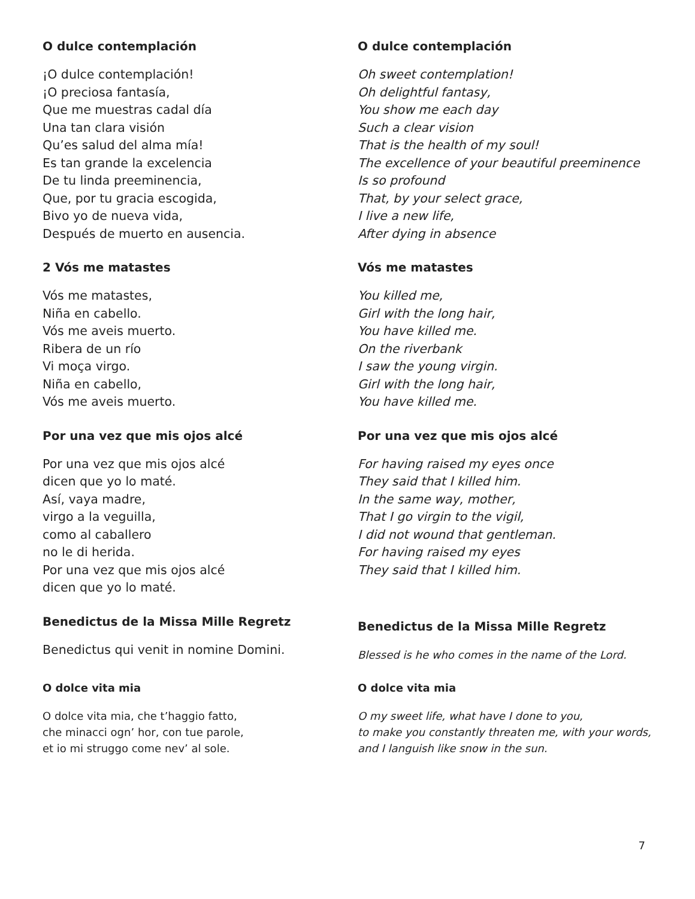O dulce contemplación
¡O dulce contemplación!
¡O preciosa fantasía,
Que me muestras cadal día
Una tan clara visión
Qu’es salud del alma mía!
Es tan grande la excelencia
De tu linda preeminencia,
Que, por tu gracia escogida,
Bivo yo de nueva vida,
Después de muerto en ausencia.
O dulce contemplación
Oh sweet contemplation!
Oh delightful fantasy,
You show me each day
Such a clear vision
That is the health of my soul!
The excellence of your beautiful preeminence
Is so profound
That, by your select grace,
I live a new life,
After dying in absence
2 Vós me matastes
Vós me matastes,
Niña en cabello.
Vós me aveis muerto.
Ribera de un río
Vi moça virgo.
Niña en cabello,
Vós me aveis muerto.
Vós me matastes
You killed me,
Girl with the long hair,
You have killed me.
On the riverbank
I saw the young virgin.
Girl with the long hair,
You have killed me.
Por una vez que mis ojos alcé
Por una vez que mis ojos alcé
dicen que yo lo maté.
Así, vaya madre,
virgo a la veguilla,
como al caballero
no le di herida.
Por una vez que mis ojos alcé
dicen que yo lo maté.
Por una vez que mis ojos alcé
For having raised my eyes once
They said that I killed him.
In the same way, mother,
That I go virgin to the vigil,
I did not wound that gentleman.
For having raised my eyes
They said that I killed him.
Benedictus de la Missa Mille Regretz
Benedictus qui venit in nomine Domini.
Benedictus de la Missa Mille Regretz
Blessed is he who comes in the name of the Lord.
O dolce vita mia
O dolce vita mia, che t’haggio fatto,
che minacci ogn’ hor, con tue parole,
et io mi struggo come nev’ al sole.
O dolce vita mia
O my sweet life, what have I done to you,
to make you constantly threaten me, with your words,
and I languish like snow in the sun.
7